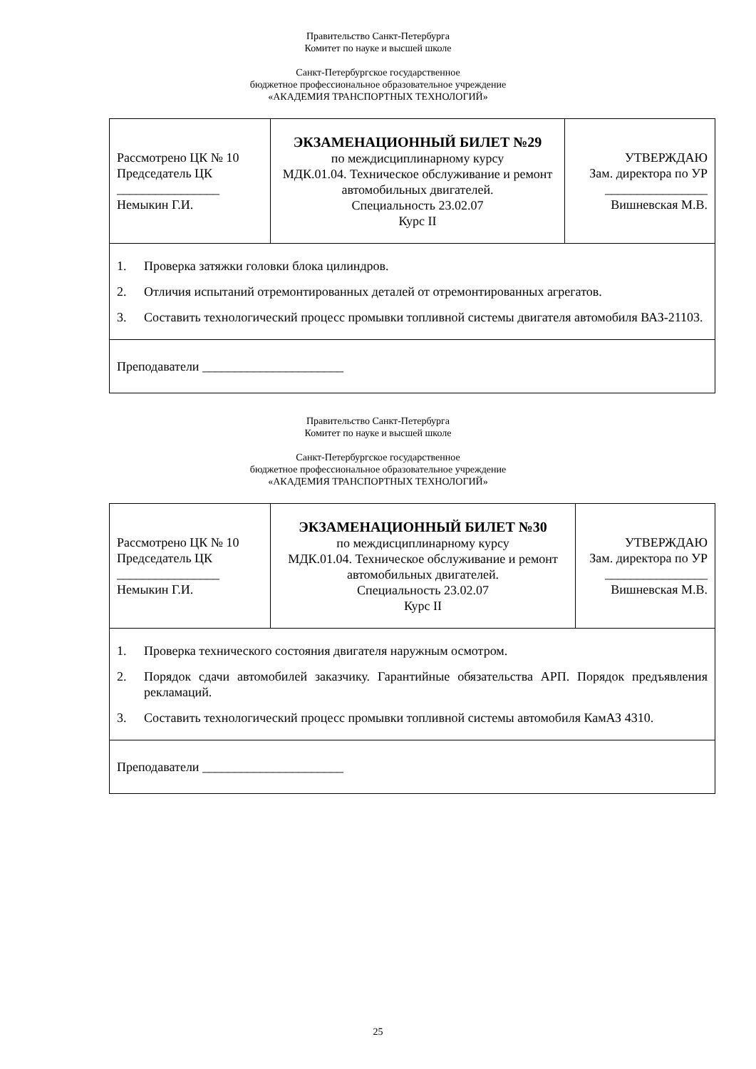Правительство Санкт-Петербурга
Комитет по науке и высшей школе
Санкт-Петербургское государственное
бюджетное профессиональное образовательное учреждение
«АКАДЕМИЯ ТРАНСПОРТНЫХ ТЕХНОЛОГИЙ»
| Рассмотрено ЦК № 10 Председатель ЦК ________________ Немыкин Г.И. | ЭКЗАМЕНАЦИОННЫЙ БИЛЕТ №29 по междисциплинарному курсу МДК.01.04. Техническое обслуживание и ремонт автомобильных двигателей. Специальность 23.02.07 Курс II | УТВЕРЖДАЮ Зам. директора по УР ________________ Вишневская М.В. |
| 1. Проверка затяжки головки блока цилиндров. 2. Отличия испытаний отремонтированных деталей от отремонтированных агрегатов. 3. Составить технологический процесс промывки топливной системы двигателя автомобиля ВАЗ-21103. | | |
| Преподаватели ______________________ | | |
Правительство Санкт-Петербурга
Комитет по науке и высшей школе
Санкт-Петербургское государственное
бюджетное профессиональное образовательное учреждение
«АКАДЕМИЯ ТРАНСПОРТНЫХ ТЕХНОЛОГИЙ»
| Рассмотрено ЦК № 10 Председатель ЦК ________________ Немыкин Г.И. | ЭКЗАМЕНАЦИОННЫЙ БИЛЕТ №30 по междисциплинарному курсу МДК.01.04. Техническое обслуживание и ремонт автомобильных двигателей. Специальность 23.02.07 Курс II | УТВЕРЖДАЮ Зам. директора по УР ________________ Вишневская М.В. |
| 1. Проверка технического состояния двигателя наружным осмотром. 2. Порядок сдачи автомобилей заказчику. Гарантийные обязательства АРП. Порядок предъявления рекламаций. 3. Составить технологический процесс промывки топливной системы автомобиля КамАЗ 4310. | | |
| Преподаватели ______________________ | | |
25